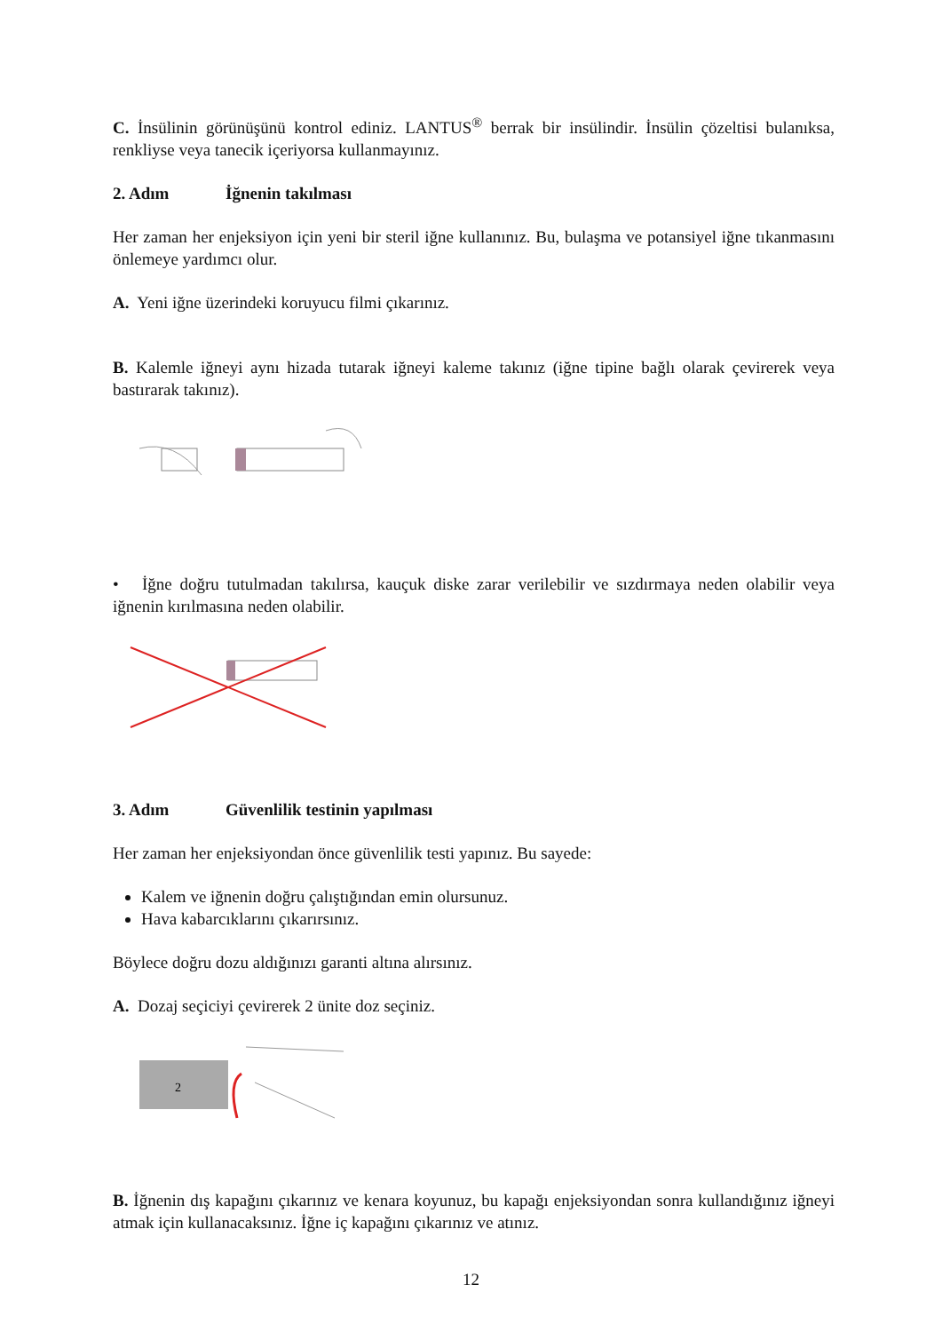C. İnsülinin görünüşünü kontrol ediniz. LANTUS<sup>®</sup> berrak bir insülindir. İnsülin çözeltisi bulanıksa, renkliyse veya tanecik içeriyorsa kullanmayınız.
2. Adım İğnenin takılması
Her zaman her enjeksiyon için yeni bir steril iğne kullanınız. Bu, bulaşma ve potansiyel iğne tıkanmasını önlemeye yardımcı olur.
A. Yeni iğne üzerindeki koruyucu filmi çıkarınız.
B. Kalemle iğneyi aynı hizada tutarak iğneyi kaleme takınız (iğne tipine bağlı olarak çevirerek veya bastırarak takınız).
• İğne doğru tutulmadan takılırsa, kauçuk diske zarar verilebilir ve sızdırmaya neden olabilir veya iğnenin kırılmasına neden olabilir.
3. Adım Güvenlilik testinin yapılması
Her zaman her enjeksiyondan önce güvenlilik testi yapınız. Bu sayede:
Kalem ve iğnenin doğru çalıştığından emin olursunuz.
Hava kabarcıklarını çıkarırsınız.
Böylece doğru dozu aldığınızı garanti altına alırsınız.
A. Dozaj seçiciyi çevirerek 2 ünite doz seçiniz.
2
B. İğnenin dış kapağını çıkarınız ve kenara koyunuz, bu kapağı enjeksiyondan sonra kullandığınız iğneyi atmak için kullanacaksınız. İğne iç kapağını çıkarınız ve atınız.
12